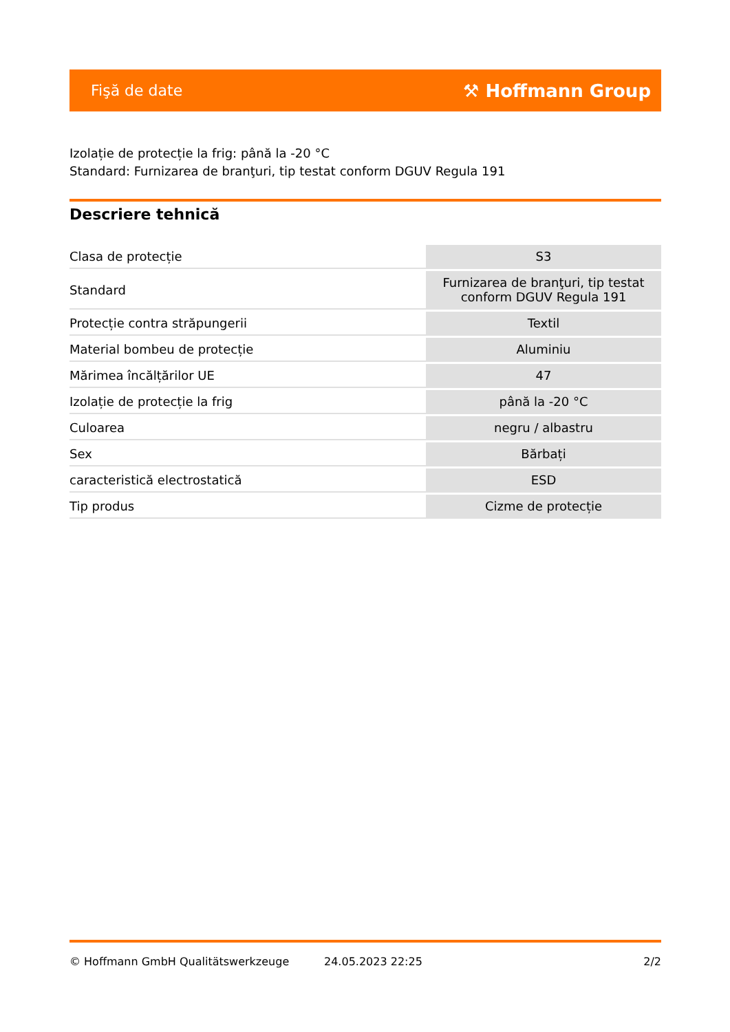Fişă de date ⚒ Hoffmann Group
Izolație de protecție la frig: până la -20 °C
Standard: Furnizarea de branţuri, tip testat conform DGUV Regula 191
Descriere tehnică
| Clasa de protecție | S3 |
| Standard | Furnizarea de branţuri, tip testat conform DGUV Regula 191 |
| Protecție contra străpungerii | Textil |
| Material bombeu de protecție | Aluminiu |
| Mărimea încălțărilor UE | 47 |
| Izolație de protecție la frig | până la -20 °C |
| Culoarea | negru / albastru |
| Sex | Bărbați |
| caracteristică electrostatică | ESD |
| Tip produs | Cizme de protecție |
© Hoffmann GmbH Qualitätswerkzeuge 24.05.2023 22:25 2/2